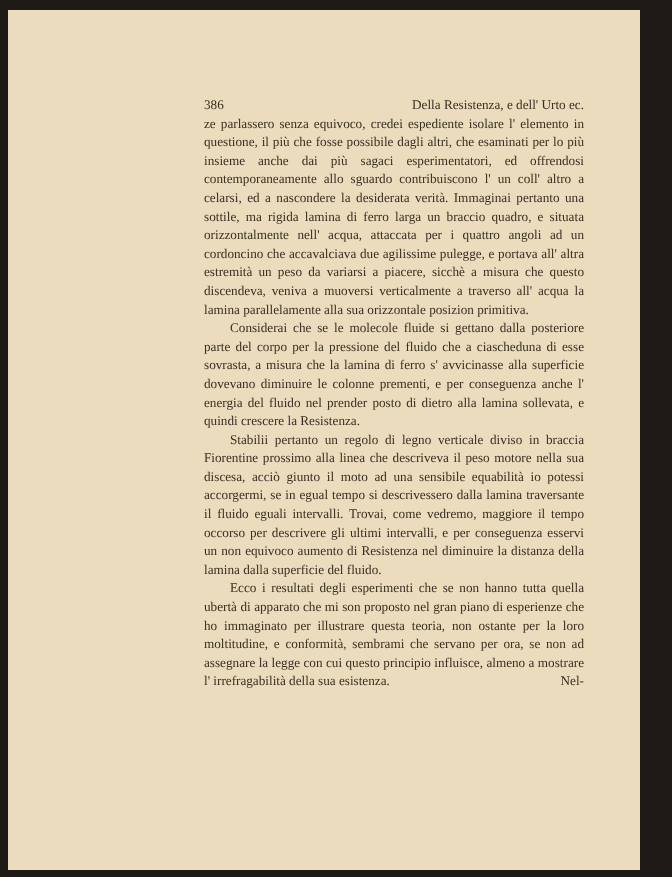386 Della Resistenza, e dell' Urto ec.
ze parlassero senza equivoco, credei espediente isolare l' elemento in questione, il più che fosse possibile dagli altri, che esaminati per lo più insieme anche dai più sagaci esperimentatori, ed offrendosi contemporaneamente allo sguardo contribuiscono l' un coll' altro a celarsi, ed a nascondere la desiderata verità. Immaginai pertanto una sottile, ma rigida lamina di ferro larga un braccio quadro, e situata orizzontalmente nell' acqua, attaccata per i quattro angoli ad un cordoncino che accavalciava due agilissime pulegge, e portava all' altra estremità un peso da variarsi a piacere, sicchè a misura che questo discendeva, veniva a muoversi verticalmente a traverso all' acqua la lamina parallelamente alla sua orizzontale posizion primitiva.
Considerai che se le molecole fluide si gettano dalla posteriore parte del corpo per la pressione del fluido che a ciascheduna di esse sovrasta, a misura che la lamina di ferro s' avvicinasse alla superficie dovevano diminuire le colonne prementi, e per conseguenza anche l' energia del fluido nel prender posto di dietro alla lamina sollevata, e quindi crescere la Resistenza.
Stabilii pertanto un regolo di legno verticale diviso in braccia Fiorentine prossimo alla linea che descriveva il peso motore nella sua discesa, acciò giunto il moto ad una sensibile equabilità io potessi accorgermi, se in egual tempo si descrivessero dalla lamina traversante il fluido eguali intervalli. Trovai, come vedremo, maggiore il tempo occorso per descrivere gli ultimi intervalli, e per conseguenza esservi un non equivoco aumento di Resistenza nel diminuire la distanza della lamina dalla superficie del fluido.
Ecco i resultati degli esperimenti che se non hanno tutta quella ubertà di apparato che mi son proposto nel gran piano di esperienze che ho immaginato per illustrare questa teoria, non ostante per la loro moltitudine, e conformità, sembrami che servano per ora, se non ad assegnare la legge con cui questo principio influisce, almeno a mostrare l' irrefragabilità della sua esistenza.
Nel-